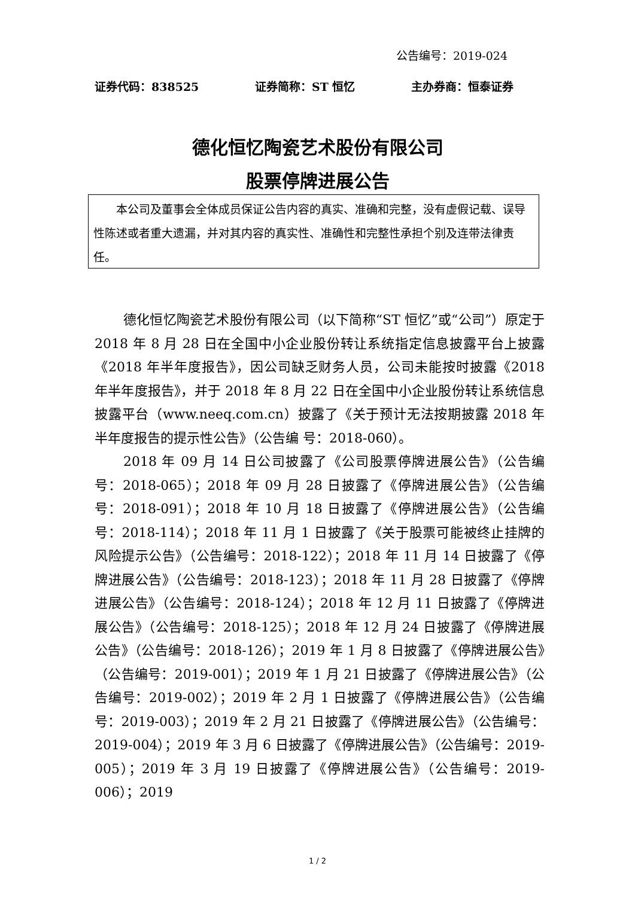公告编号：2019-024
证券代码：838525 证券简称：ST 恒忆 主办券商：恒泰证券
德化恒忆陶瓷艺术股份有限公司
股票停牌进展公告
本公司及董事会全体成员保证公告内容的真实、准确和完整，没有虚假记载、误导性陈述或者重大遗漏，并对其内容的真实性、准确性和完整性承担个别及连带法律责任。
德化恒忆陶瓷艺术股份有限公司（以下简称“ST 恒忆”或“公司”）原定于 2018 年 8 月 28 日在全国中小企业股份转让系统指定信息披露平台上披露《2018 年半年度报告》，因公司缺乏财务人员，公司未能按时披露《2018 年半年度报告》，并于 2018 年 8 月 22 日在全国中小企业股份转让系统信息披露平台（www.neeq.com.cn）披露了《关于预计无法按期披露 2018 年半年度报告的提示性公告》（公告编 号：2018-060）。
2018 年 09 月 14 日公司披露了《公司股票停牌进展公告》（公告编号：2018-065）；2018 年 09 月 28 日披露了《停牌进展公告》（公告编号：2018-091）；2018 年 10 月 18 日披露了《停牌进展公告》（公告编号：2018-114）；2018 年 11 月 1 日披露了《关于股票可能被终止挂牌的风险提示公告》（公告编号：2018-122）；2018 年 11 月 14 日披露了《停牌进展公告》（公告编号：2018-123）；2018 年 11 月 28 日披露了《停牌进展公告》（公告编号：2018-124）；2018 年 12 月 11 日披露了《停牌进展公告》（公告编号：2018-125）；2018 年 12 月 24 日披露了《停牌进展公告》（公告编号：2018-126）；2019 年 1 月 8 日披露了《停牌进展公告》（公告编号：2019-001）；2019 年 1 月 21 日披露了《停牌进展公告》（公告编号：2019-002）；2019 年 2 月 1 日披露了《停牌进展公告》（公告编号：2019-003）；2019 年 2 月 21 日披露了《停牌进展公告》（公告编号：2019-004）；2019 年 3 月 6 日披露了《停牌进展公告》（公告编号：2019-005）；2019 年 3 月 19 日披露了《停牌进展公告》（公告编号：2019-006）；2019
1 / 2